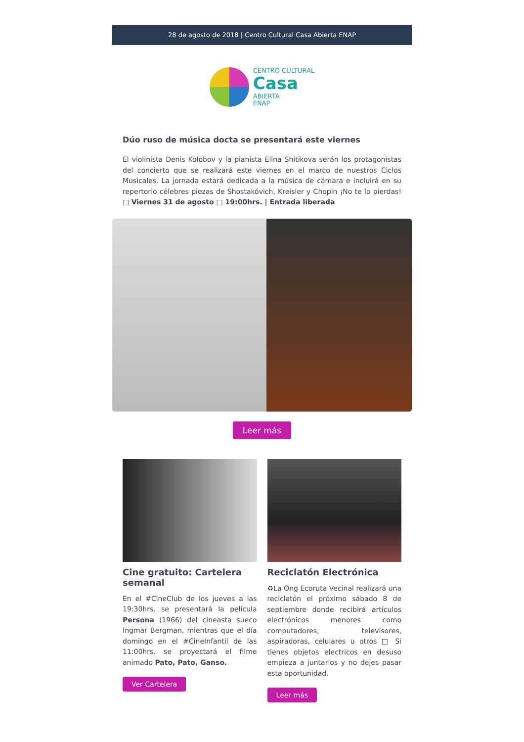28 de agosto de 2018 | Centro Cultural Casa Abierta ENAP
CENTRO CULTURAL
Casa
ABIERTA
ENAP
Dúo ruso de música docta se presentará este viernes
El violinista Denis Kolobov y la pianista Elina Shitikova serán los protagonistas del concierto que se realizará este viernes en el marco de nuestros Ciclos Musicales. La jornada estará dedicada a la música de cámara e incluirá en su repertorio célebres piezas de Shostakóvich, Kreisler y Chopin ¡No te lo pierdas! □ Viernes 31 de agosto □ 19:00hrs. | Entrada liberada
Leer más
Cine gratuito: Cartelera semanal
En el #CineClub de los jueves a las 19:30hrs. se presentará la película Persona (1966) del cineasta sueco Ingmar Bergman, mientras que el día domingo en el #CineInfantil de las 11:00hrs. se proyectará el filme animado Pato, Pato, Ganso.
Ver Cartelera
Reciclatón Electrónica
♻La Ong Ecoruta Vecinal realizará una reciclatón el próximo sábado 8 de septiembre donde recibirá artículos electrónicos menores como computadores, televisores, aspiradoras, celulares u otros □ Si tienes objetos electricos en desuso empieza a juntarlos y no dejes pasar esta oportunidad.
Leer más